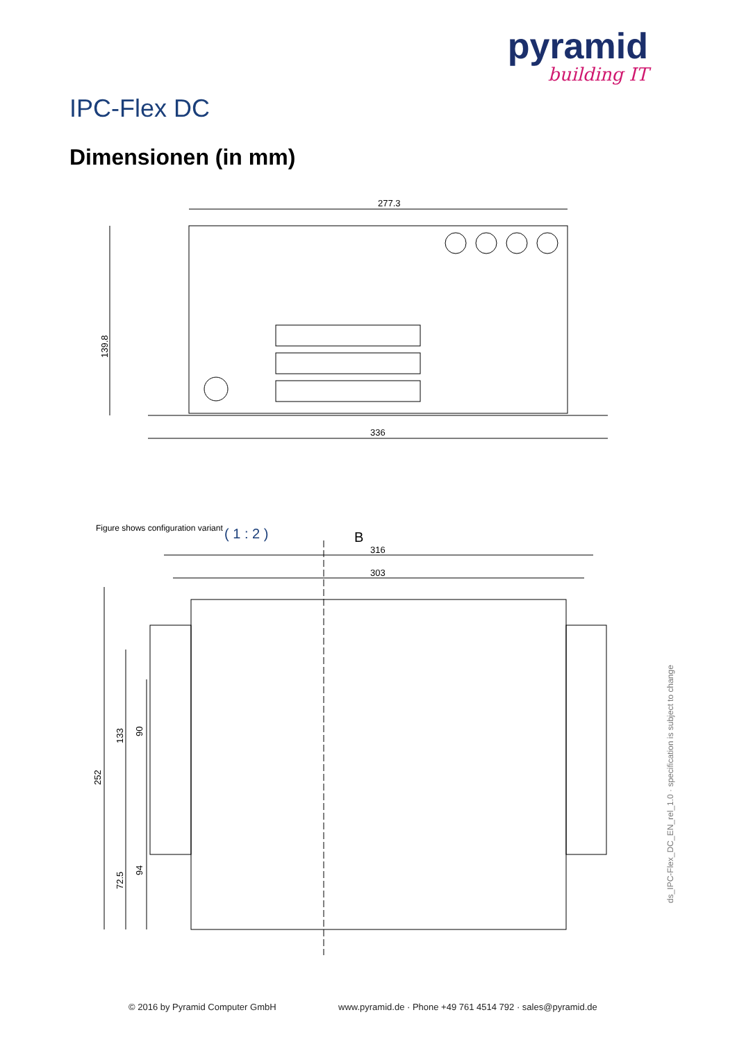pyramid
building IT
IPC-Flex DC
Dimensionen (in mm)
277.3
336
139.8
B
316
303
252
133
90
72.5
94
( 1 : 2 )
Figure shows configuration variant
ds_IPC-Flex_DC_EN_rel_1.0 · specification is subject to change
© 2016 by Pyramid Computer GmbH
www.pyramid.de · Phone +49 761 4514 792 · sales@pyramid.de